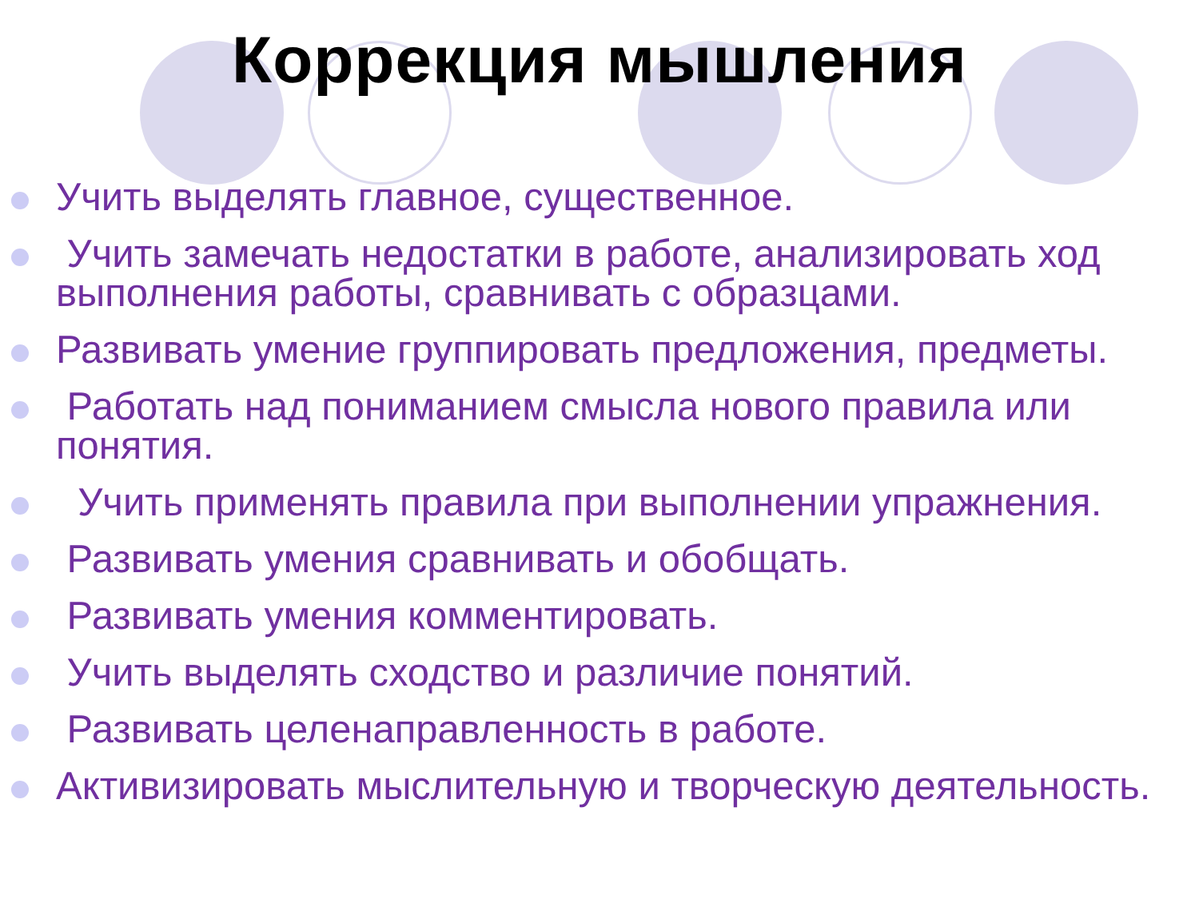Коррекция мышления
Учить выделять главное, существенное.
Учить замечать недостатки в работе, анализировать ход выполнения работы, сравнивать с образцами.
Развивать умение группировать предложения, предметы.
Работать над пониманием смысла нового правила или понятия.
Учить применять правила при выполнении упражнения.
Развивать умения сравнивать и обобщать.
Развивать умения комментировать.
Учить выделять сходство и различие понятий.
Развивать целенаправленность в работе.
Активизировать мыслительную и творческую деятельность.